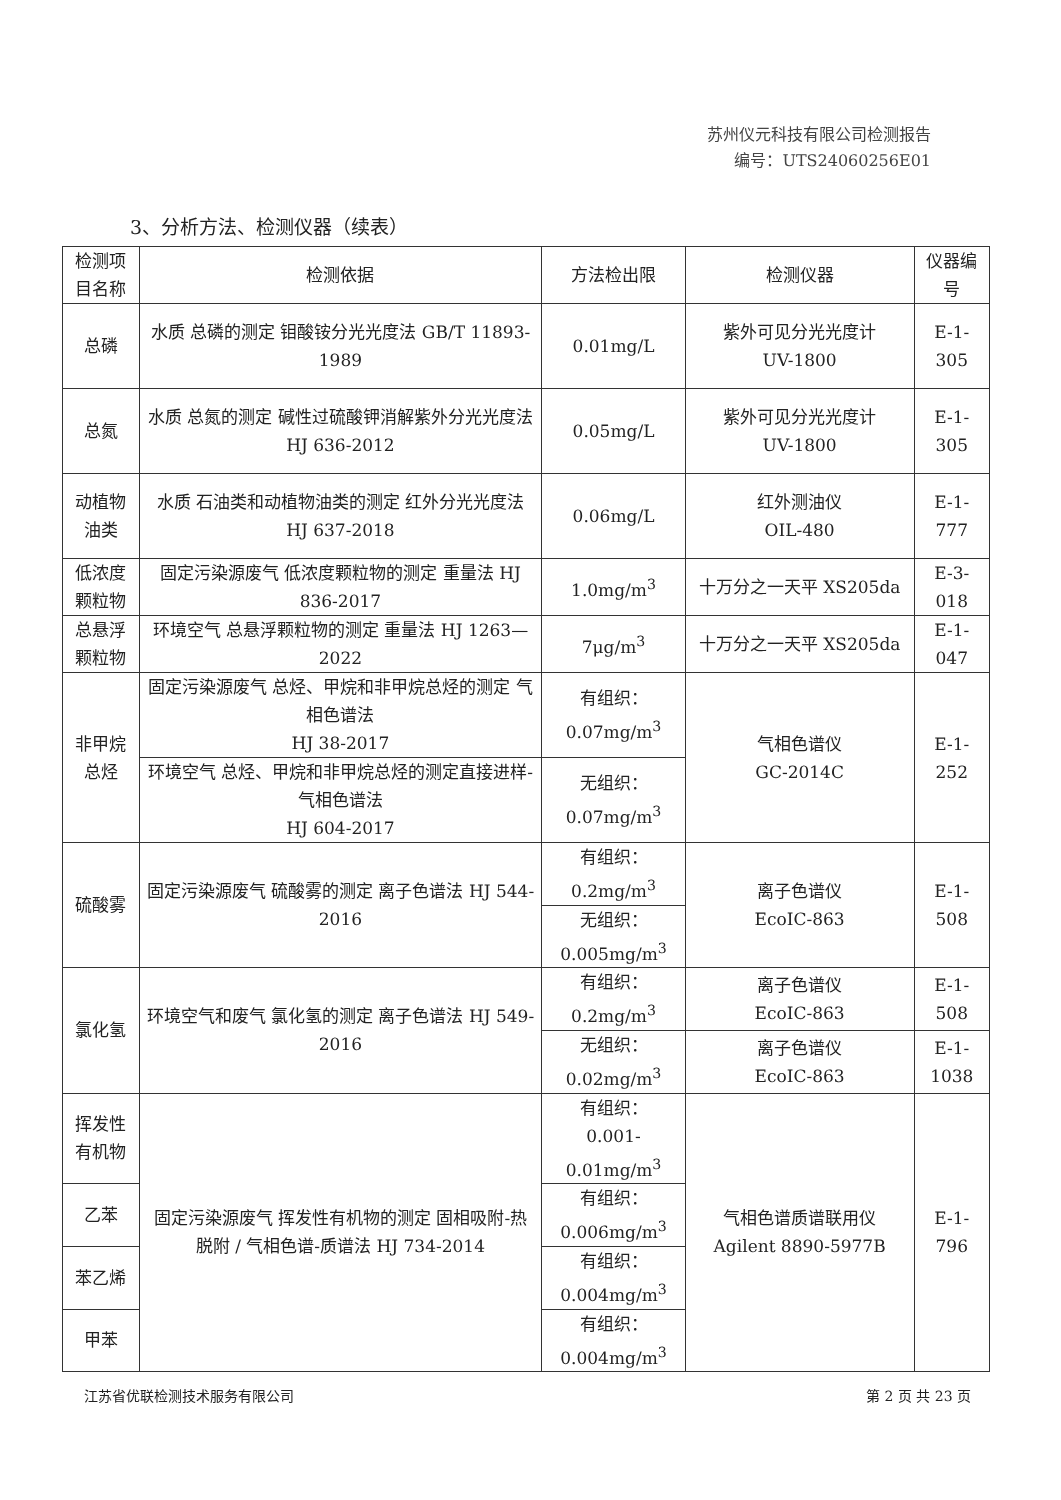苏州仪元科技有限公司检测报告
编号：UTS24060256E01
3、分析方法、检测仪器（续表）
| 检测项目名称 | 检测依据 | 方法检出限 | 检测仪器 | 仪器编号 |
| --- | --- | --- | --- | --- |
| 总磷 | 水质 总磷的测定 钼酸铵分光光度法 GB/T 11893-1989 | 0.01mg/L | 紫外可见分光光度计 UV-1800 | E-1-305 |
| 总氮 | 水质 总氮的测定 碱性过硫酸钾消解紫外分光光度法 HJ 636-2012 | 0.05mg/L | 紫外可见分光光度计 UV-1800 | E-1-305 |
| 动植物油类 | 水质 石油类和动植物油类的测定 红外分光光度法 HJ 637-2018 | 0.06mg/L | 红外测油仪 OIL-480 | E-1-777 |
| 低浓度颗粒物 | 固定污染源废气 低浓度颗粒物的测定 重量法 HJ 836-2017 | 1.0mg/m<sup>3</sup> | 十万分之一天平 XS205da | E-3-018 |
| 总悬浮颗粒物 | 环境空气 总悬浮颗粒物的测定 重量法 HJ 1263—2022 | 7μg/m<sup>3</sup> | 十万分之一天平 XS205da | E-1-047 |
| 非甲烷总烃 | 固定污染源废气 总烃、甲烷和非甲烷总烃的测定 气相色谱法 HJ 38-2017 | 有组织： 0.07mg/m<sup>3</sup> | 气相色谱仪 GC-2014C | E-1-252 |
| | 环境空气 总烃、甲烷和非甲烷总烃的测定直接进样-气相色谱法 HJ 604-2017 | 无组织： 0.07mg/m<sup>3</sup> | | |
| 硫酸雾 | 固定污染源废气 硫酸雾的测定 离子色谱法 HJ 544-2016 | 有组织： 0.2mg/m<sup>3</sup> | 离子色谱仪 EcoIC-863 | E-1-508 |
| | | 无组织： 0.005mg/m<sup>3</sup> | | |
| 氯化氢 | 环境空气和废气 氯化氢的测定 离子色谱法 HJ 549-2016 | 有组织： 0.2mg/m<sup>3</sup> | 离子色谱仪 EcoIC-863 | E-1-508 |
| | | 无组织： 0.02mg/m<sup>3</sup> | 离子色谱仪 EcoIC-863 | E-1-1038 |
| 挥发性有机物 | 固定污染源废气 挥发性有机物的测定 固相吸附-热脱附 / 气相色谱-质谱法 HJ 734-2014 | 有组织： 0.001-0.01mg/m<sup>3</sup> | 气相色谱质谱联用仪 Agilent 8890-5977B | E-1-796 |
| 乙苯 | | 有组织： 0.006mg/m<sup>3</sup> | | |
| 苯乙烯 | | 有组织： 0.004mg/m<sup>3</sup> | | |
| 甲苯 | | 有组织： 0.004mg/m<sup>3</sup> | | |
江苏省优联检测技术服务有限公司 第 2 页 共 23 页